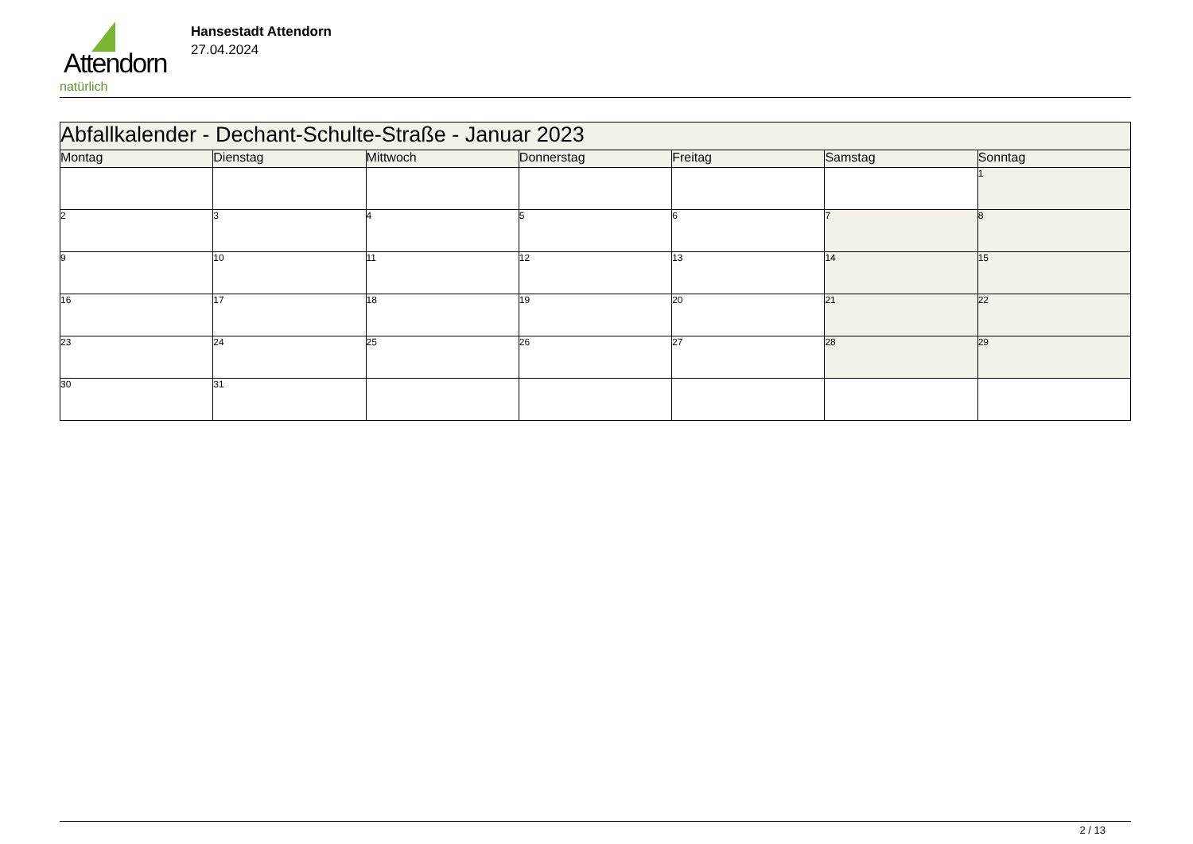Attendorn
natürlich
Hansestadt Attendorn
27.04.2024
| Abfallkalender - Dechant-Schulte-Straße - Januar 2023 | | | | | | |
| Montag | Dienstag | Mittwoch | Donnerstag | Freitag | Samstag | Sonntag |
| | | | | | | 1 |
| 2 | 3 | 4 | 5 | 6 | 7 | 8 |
| 9 | 10 | 11 | 12 | 13 | 14 | 15 |
| 16 | 17 | 18 | 19 | 20 | 21 | 22 |
| 23 | 24 | 25 | 26 | 27 | 28 | 29 |
| 30 | 31 | | | | | |
2 / 13